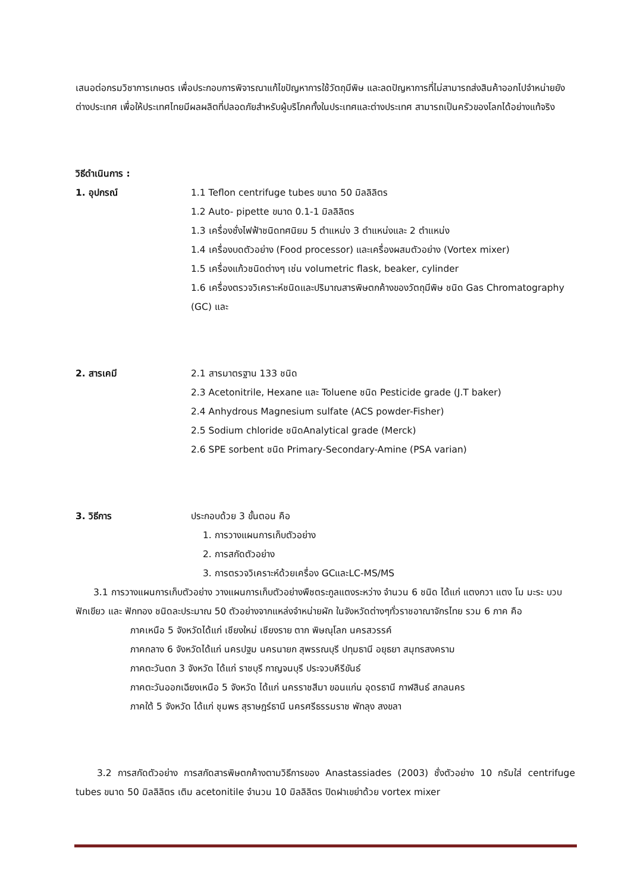เสนอต่อกรมวิชาการเกษตร เพื่อประกอบการพิจารณาแก้ไขปัญหาการใช้วัตถุมีพิษ และลดปัญหาการที่ไม่สามารถส่งสินค้าออกไปจำหน่ายยังต่างประเทศ เพื่อให้ประเทศไทยมีผลผลิตที่ปลอดภัยสำหรับผู้บริโภคทั้งในประเทศและต่างประเทศ สามารถเป็นครัวของโลกได้อย่างแท้จริง
วิธีดำเนินการ :
1. อุปกรณ์ 1.1 Teflon centrifuge tubes ขนาด 50 มิลลิลิตร
1.2 Auto- pipette ขนาด 0.1-1 มิลลิลิตร
1.3 เครื่องชั่งไฟฟ้าชนิดทศนิยม 5 ตำแหน่ง 3 ตำแหน่งและ 2 ตำแหน่ง
1.4 เครื่องบดตัวอย่าง (Food processor) และเครื่องผสมตัวอย่าง (Vortex mixer)
1.5 เครื่องแก้วชนิดต่างๆ เช่น volumetric flask, beaker, cylinder
1.6 เครื่องตรวจวิเคราะห์ชนิดและปริมาณสารพิษตกค้างของวัตถุมีพิษ ชนิด Gas Chromatography (GC) และ
2. สารเคมี 2.1 สารมาตรฐาน 133 ชนิด
2.3 Acetonitrile, Hexane และ Toluene ชนิด Pesticide grade (J.T baker)
2.4 Anhydrous Magnesium sulfate (ACS powder-Fisher)
2.5 Sodium chloride ชนิดAnalytical grade (Merck)
2.6 SPE sorbent ชนิด Primary-Secondary-Amine (PSA varian)
3. วิธีการ ประกอบด้วย 3 ขั้นตอน คือ
1. การวางแผนการเก็บตัวอย่าง
2. การสกัดตัวอย่าง
3. การตรวจวิเคราะห์ด้วยเครื่อง GCและLC-MS/MS
3.1 การวางแผนการเก็บตัวอย่าง วางแผนการเก็บตัวอย่างพืชตระกูลแตงระหว่าง จำนวน 6 ชนิด ได้แก่ แตงกวา แตง โม มะระ บวบ ฟักเขียว และ ฟักทอง ชนิดละประมาณ 50 ตัวอย่างจากแหล่งจำหน่ายผัก ในจังหวัดต่างๆทั่วราชอาณาจักรไทย รวม 6 ภาค คือ
ภาคเหนือ 5 จังหวัดได้แก่ เชียงใหม่ เชียงราย ตาก พิษณุโลก นครสวรรค์
ภาคกลาง 6 จังหวัดได้แก่ นครปฐม นครนายก สุพรรณบุรี ปทุมธานี อยุธยา สมุทรสงคราม
ภาคตะวันตก 3 จังหวัด ได้แก่ ราชบุรี กาญจนบุรี ประจวบคีรีขันธ์
ภาคตะวันออกเฉียงเหนือ 5 จังหวัด ได้แก่ นครราชสีมา ขอนแก่น อุดรธานี กาฬสินธ์ สกลนคร
ภาคใต้ 5 จังหวัด ได้แก่ ชุมพร สุราษฎร์ธานี นครศรีธรรมราช พัทลุง สงขลา
3.2 การสกัดตัวอย่าง การสกัดสารพิษตกค้างตามวิธีการของ Anastassiades (2003) ชั่งตัวอย่าง 10 กรัมใส่ centrifuge tubes ขนาด 50 มิลลิลิตร เติม acetonitile จำนวน 10 มิลลิลิตร ปิดฝาเขย่าด้วย vortex mixer